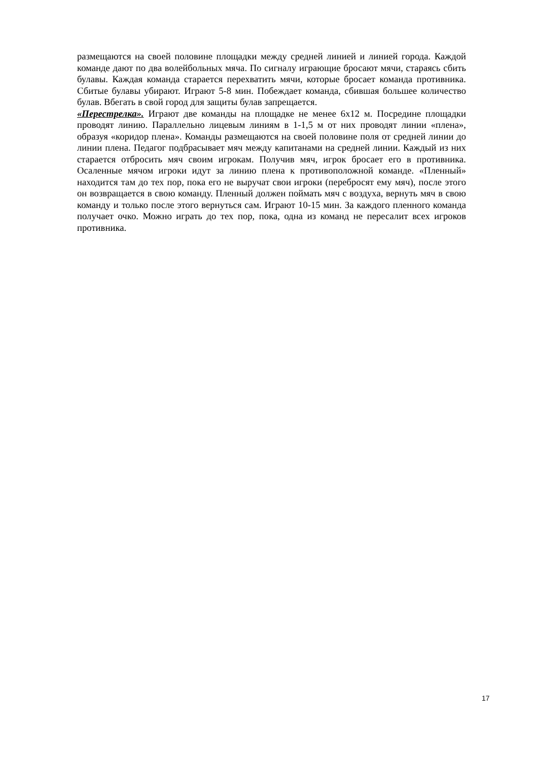размещаются на своей половине площадки между средней линией и линией города. Каждой команде дают по два волейбольных мяча. По сигналу играющие бросают мячи, стараясь сбить булавы. Каждая команда старается перехватить мячи, которые бросает команда противника. Сбитые булавы убирают. Играют 5-8 мин. Побеждает команда, сбившая большее количество булав. Вбегать в свой город для защиты булав запрещается.
«Перестрелка». Играют две команды на площадке не менее 6х12 м. Посредине площадки проводят линию. Параллельно лицевым линиям в 1-1,5 м от них проводят линии «плена», образуя «коридор плена». Команды размещаются на своей половине поля от средней линии до линии плена. Педагог подбрасывает мяч между капитанами на средней линии. Каждый из них старается отбросить мяч своим игрокам. Получив мяч, игрок бросает его в противника. Осаленные мячом игроки идут за линию плена к противоположной команде. «Пленный» находится там до тех пор, пока его не выручат свои игроки (перебросят ему мяч), после этого он возвращается в свою команду. Пленный должен поймать мяч с воздуха, вернуть мяч в свою команду и только после этого вернуться сам. Играют 10-15 мин. За каждого пленного команда получает очко. Можно играть до тех пор, пока, одна из команд не пересалит всех игроков противника.
17